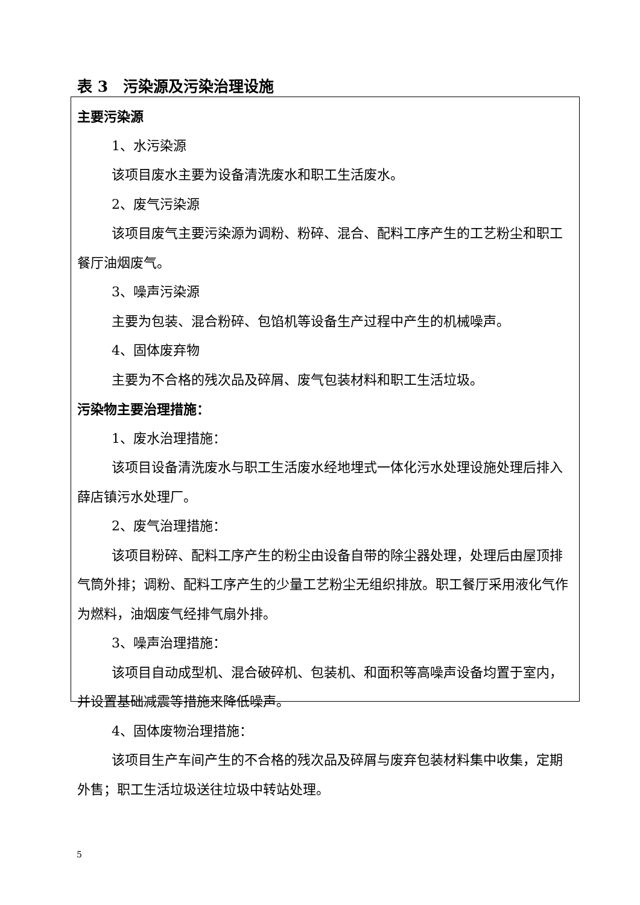表 3　污染源及污染治理设施
主要污染源
1、水污染源
该项目废水主要为设备清洗废水和职工生活废水。
2、废气污染源
该项目废气主要污染源为调粉、粉碎、混合、配料工序产生的工艺粉尘和职工餐厅油烟废气。
3、噪声污染源
主要为包装、混合粉碎、包馅机等设备生产过程中产生的机械噪声。
4、固体废弃物
主要为不合格的残次品及碎屑、废气包装材料和职工生活垃圾。
污染物主要治理措施：
1、废水治理措施：
该项目设备清洗废水与职工生活废水经地埋式一体化污水处理设施处理后排入薛店镇污水处理厂。
2、废气治理措施：
该项目粉碎、配料工序产生的粉尘由设备自带的除尘器处理，处理后由屋顶排气筒外排；调粉、配料工序产生的少量工艺粉尘无组织排放。职工餐厅采用液化气作为燃料，油烟废气经排气扇外排。
3、噪声治理措施：
该项目自动成型机、混合破碎机、包装机、和面积等高噪声设备均置于室内，并设置基础减震等措施来降低噪声。
4、固体废物治理措施：
该项目生产车间产生的不合格的残次品及碎屑与废弃包装材料集中收集，定期外售；职工生活垃圾送往垃圾中转站处理。
5